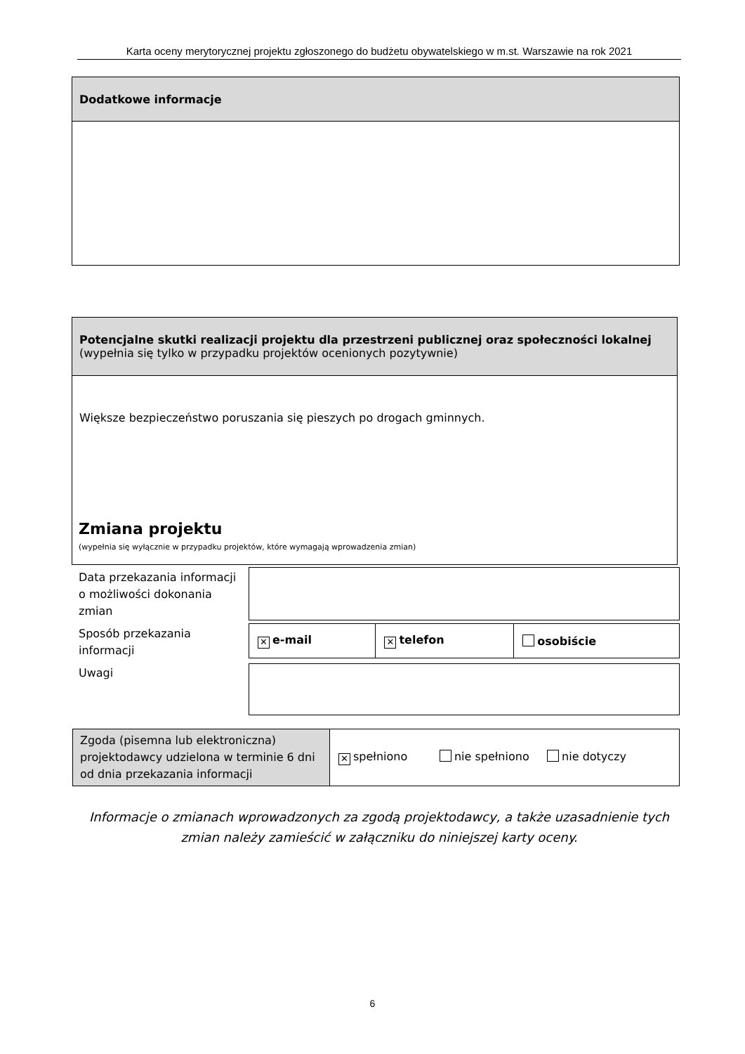Karta oceny merytorycznej projektu zgłoszonego do budżetu obywatelskiego w m.st. Warszawie na rok 2021
| Dodatkowe informacje |
| Potencjalne skutki realizacji projektu dla przestrzeni publicznej oraz społeczności lokalnej (wypełnia się tylko w przypadku projektów ocenionych pozytywnie) |
| Większe bezpieczeństwo poruszania się pieszych po drogach gminnych. |
Zmiana projektu
(wypełnia się wyłącznie w przypadku projektów, które wymagają wprowadzenia zmian)
Data przekazania informacji o możliwości dokonania zmian
Sposób przekazania informacji
| ✕ e-mail | ✕ telefon | osobiście |
Uwagi
| Zgoda (pisemna lub elektroniczna) projektodawcy udzielona w terminie 6 dni od dnia przekazania informacji | ✕ spełniono nie spełniono nie dotyczy |
Informacje o zmianach wprowadzonych za zgodą projektodawcy, a także uzasadnienie tych zmian należy zamieścić w załączniku do niniejszej karty oceny.
6